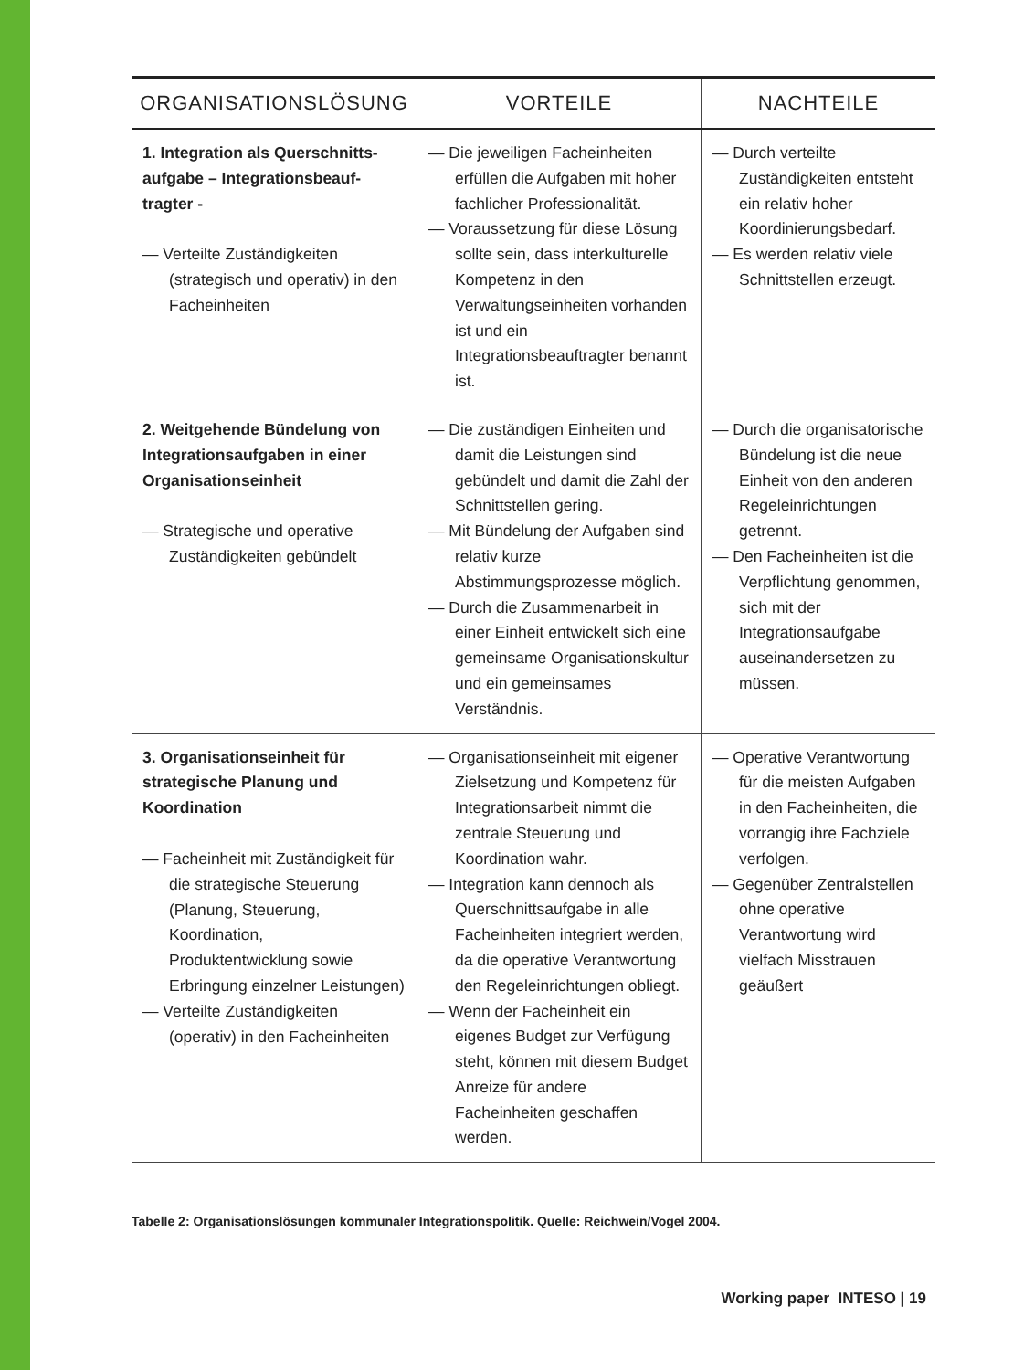| ORGANISATIONSLÖSUNG | VORTEILE | NACHTEILE |
| --- | --- | --- |
| 1. Integration als Querschnitts-aufgabe – Integrationsbeauf-tragter - — Verteilte Zuständigkeiten (strategisch und operativ) in den Facheinheiten | — Die jeweiligen Facheinheiten erfüllen die Aufgaben mit hoher fachlicher Professionalität. — Voraussetzung für diese Lösung sollte sein, dass interkulturelle Kompetenz in den Verwaltungseinheiten vorhanden ist und ein Integrationsbeauftragter benannt ist. | — Durch verteilte Zuständigkeiten entsteht ein relativ hoher Koordinierungsbedarf. — Es werden relativ viele Schnittstellen erzeugt. |
| 2. Weitgehende Bündelung von Integrationsaufgaben in einer Organisationseinheit — Strategische und operative Zuständigkeiten gebündelt | — Die zuständigen Einheiten und damit die Leistungen sind gebündelt und damit die Zahl der Schnittstellen gering. — Mit Bündelung der Aufgaben sind relativ kurze Abstimmungsprozesse möglich. — Durch die Zusammenarbeit in einer Einheit entwickelt sich eine gemeinsame Organisationskultur und ein gemeinsames Verständnis. | — Durch die organisatorische Bündelung ist die neue Einheit von den anderen Regeleinrichtungen getrennt. — Den Facheinheiten ist die Verpflichtung genommen, sich mit der Integrationsaufgabe auseinandersetzen zu müssen. |
| 3. Organisationseinheit für strategische Planung und Koordination — Facheinheit mit Zuständigkeit für die strategische Steuerung (Planung, Steuerung, Koordination, Produktentwicklung sowie Erbringung einzelner Leistungen) — Verteilte Zuständigkeiten (operativ) in den Facheinheiten | — Organisationseinheit mit eigener Zielsetzung und Kompetenz für Integrationsarbeit nimmt die zentrale Steuerung und Koordination wahr. — Integration kann dennoch als Querschnittsaufgabe in alle Facheinheiten integriert werden, da die operative Verantwortung den Regeleinrichtungen obliegt. — Wenn der Facheinheit ein eigenes Budget zur Verfügung steht, können mit diesem Budget Anreize für andere Facheinheiten geschaffen werden. | — Operative Verantwortung für die meisten Aufgaben in den Facheinheiten, die vorrangig ihre Fachziele verfolgen. — Gegenüber Zentralstellen ohne operative Verantwortung wird vielfach Misstrauen geäußert |
Tabelle 2: Organisationslösungen kommunaler Integrationspolitik. Quelle: Reichwein/Vogel 2004.
Working paper INTESO | 19